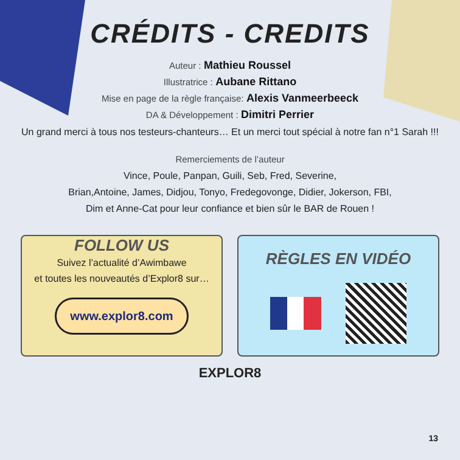CRÉDITS - CREDITS
Auteur : Mathieu Roussel
Illustratrice : Aubane Rittano
Mise en page de la règle française: Alexis Vanmeerbeeck
DA & Développement : Dimitri Perrier
Un grand merci à tous nos testeurs-chanteurs… Et un merci tout spécial à notre fan n°1 Sarah !!!
Remerciements de l’auteur
Vince, Poule, Panpan, Guili, Seb, Fred, Severine,
Brian,Antoine, James, Didjou, Tonyo, Fredegovonge, Didier, Jokerson, FBI,
Dim et Anne-Cat pour leur confiance et bien sûr le BAR de Rouen !
FOLLOW US
Suivez l’actualité d’Awimbawe
et toutes les nouveautés d’Explor8 sur…
www.explor8.com
RÈGLES EN VIDÉO
EXPLOR8
13